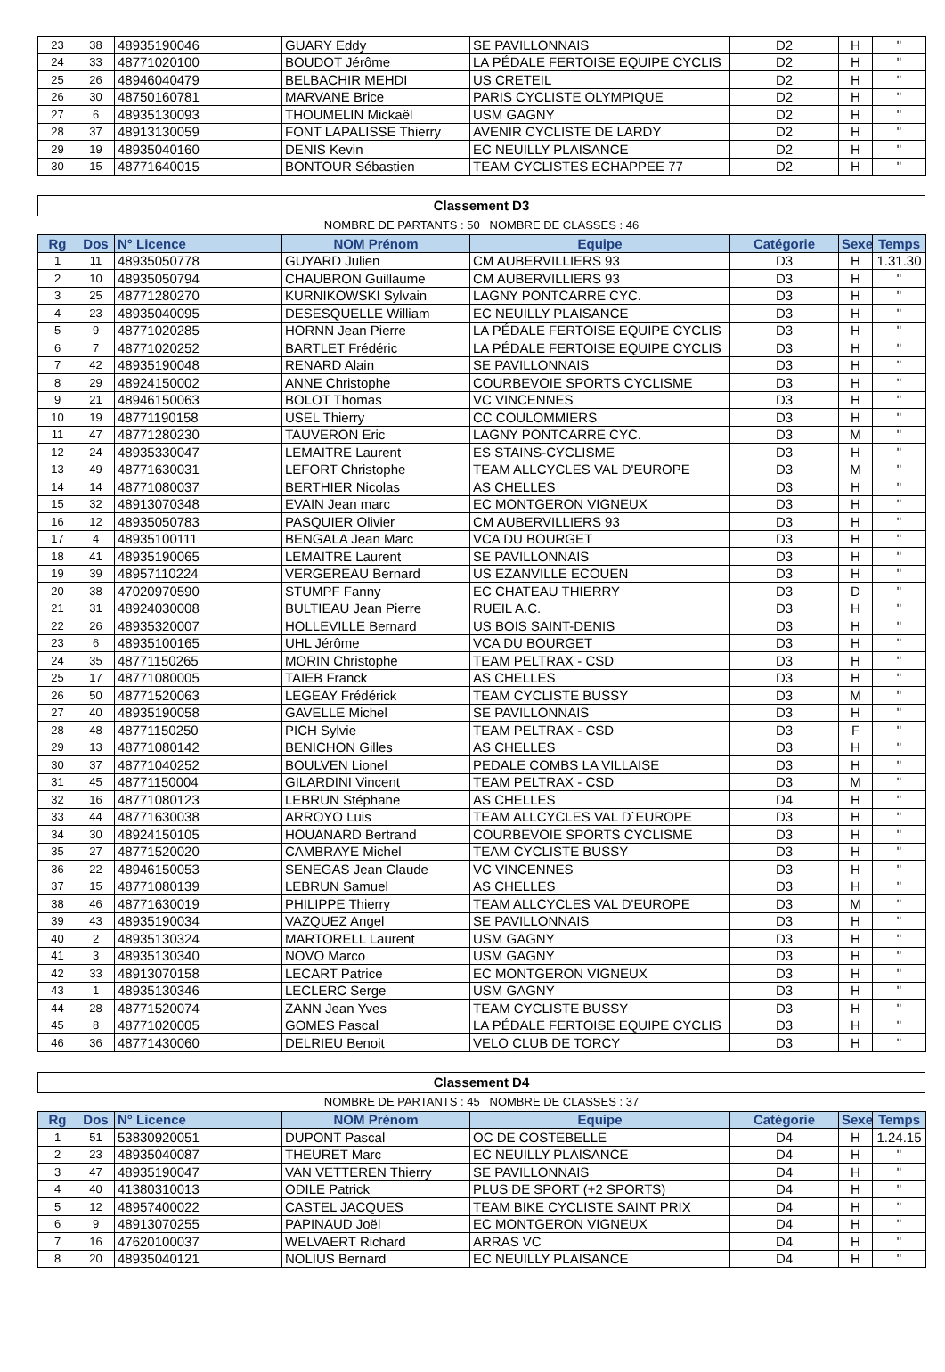| 23 | 38 | 48935190046 | GUARY Eddy | SE PAVILLONNAIS | D2 | H | " |
| 24 | 33 | 48771020100 | BOUDOT Jérôme | LA PÉDALE FERTOISE EQUIPE CYCLIS | D2 | H | " |
| 25 | 26 | 48946040479 | BELBACHIR MEHDI | US CRETEIL | D2 | H | " |
| 26 | 30 | 48750160781 | MARVANE Brice | PARIS CYCLISTE OLYMPIQUE | D2 | H | " |
| 27 | 6 | 48935130093 | THOUMELIN Mickaël | USM GAGNY | D2 | H | " |
| 28 | 37 | 48913130059 | FONT LAPALISSE Thierry | AVENIR CYCLISTE DE LARDY | D2 | H | " |
| 29 | 19 | 48935040160 | DENIS Kevin | EC NEUILLY PLAISANCE | D2 | H | " |
| 30 | 15 | 48771640015 | BONTOUR Sébastien | TEAM CYCLISTES ECHAPPEE 77 | D2 | H | " |
Classement D3
NOMBRE DE PARTANTS : 50 NOMBRE DE CLASSES : 46
| Rg | Dos | N° Licence | NOM Prénom | Equipe | Catégorie | Sexe | Temps |
| --- | --- | --- | --- | --- | --- | --- | --- |
| 1 | 11 | 48935050778 | GUYARD Julien | CM AUBERVILLIERS 93 | D3 | H | 1.31.30 |
| 2 | 10 | 48935050794 | CHAUBRON Guillaume | CM AUBERVILLIERS 93 | D3 | H | " |
| 3 | 25 | 48771280270 | KURNIKOWSKI Sylvain | LAGNY PONTCARRE CYC. | D3 | H | " |
| 4 | 23 | 48935040095 | DESESQUELLE William | EC NEUILLY PLAISANCE | D3 | H | " |
| 5 | 9 | 48771020285 | HORNN Jean Pierre | LA PÉDALE FERTOISE EQUIPE CYCLIS | D3 | H | " |
| 6 | 7 | 48771020252 | BARTLET Frédéric | LA PÉDALE FERTOISE EQUIPE CYCLIS | D3 | H | " |
| 7 | 42 | 48935190048 | RENARD Alain | SE PAVILLONNAIS | D3 | H | " |
| 8 | 29 | 48924150002 | ANNE Christophe | COURBEVOIE SPORTS CYCLISME | D3 | H | " |
| 9 | 21 | 48946150063 | BOLOT Thomas | VC VINCENNES | D3 | H | " |
| 10 | 19 | 48771190158 | USEL Thierry | CC COULOMMIERS | D3 | H | " |
| 11 | 47 | 48771280230 | TAUVERON Eric | LAGNY PONTCARRE CYC. | D3 | M | " |
| 12 | 24 | 48935330047 | LEMAITRE Laurent | ES STAINS-CYCLISME | D3 | H | " |
| 13 | 49 | 48771630031 | LEFORT Christophe | TEAM ALLCYCLES VAL D'EUROPE | D3 | M | " |
| 14 | 14 | 48771080037 | BERTHIER Nicolas | AS CHELLES | D3 | H | " |
| 15 | 32 | 48913070348 | EVAIN Jean marc | EC MONTGERON VIGNEUX | D3 | H | " |
| 16 | 12 | 48935050783 | PASQUIER Olivier | CM AUBERVILLIERS 93 | D3 | H | " |
| 17 | 4 | 48935100111 | BENGALA Jean Marc | VCA DU BOURGET | D3 | H | " |
| 18 | 41 | 48935190065 | LEMAITRE Laurent | SE PAVILLONNAIS | D3 | H | " |
| 19 | 39 | 48957110224 | VERGEREAU Bernard | US EZANVILLE ECOUEN | D3 | H | " |
| 20 | 38 | 47020970590 | STUMPF Fanny | EC CHATEAU THIERRY | D3 | D | " |
| 21 | 31 | 48924030008 | BULTIEAU Jean Pierre | RUEIL A.C. | D3 | H | " |
| 22 | 26 | 48935320007 | HOLLEVILLE Bernard | US BOIS SAINT-DENIS | D3 | H | " |
| 23 | 6 | 48935100165 | UHL Jérôme | VCA DU BOURGET | D3 | H | " |
| 24 | 35 | 48771150265 | MORIN Christophe | TEAM PELTRAX - CSD | D3 | H | " |
| 25 | 17 | 48771080005 | TAIEB Franck | AS CHELLES | D3 | H | " |
| 26 | 50 | 48771520063 | LEGEAY Frédérick | TEAM CYCLISTE BUSSY | D3 | M | " |
| 27 | 40 | 48935190058 | GAVELLE Michel | SE PAVILLONNAIS | D3 | H | " |
| 28 | 48 | 48771150250 | PICH Sylvie | TEAM PELTRAX - CSD | D3 | F | " |
| 29 | 13 | 48771080142 | BENICHON Gilles | AS CHELLES | D3 | H | " |
| 30 | 37 | 48771040252 | BOULVEN Lionel | PEDALE COMBS LA VILLAISE | D3 | H | " |
| 31 | 45 | 48771150004 | GILARDINI Vincent | TEAM PELTRAX - CSD | D3 | M | " |
| 32 | 16 | 48771080123 | LEBRUN Stéphane | AS CHELLES | D4 | H | " |
| 33 | 44 | 48771630038 | ARROYO Luis | TEAM ALLCYCLES VAL D`EUROPE | D3 | H | " |
| 34 | 30 | 48924150105 | HOUANARD Bertrand | COURBEVOIE SPORTS CYCLISME | D3 | H | " |
| 35 | 27 | 48771520020 | CAMBRAYE Michel | TEAM CYCLISTE BUSSY | D3 | H | " |
| 36 | 22 | 48946150053 | SENEGAS Jean Claude | VC VINCENNES | D3 | H | " |
| 37 | 15 | 48771080139 | LEBRUN Samuel | AS CHELLES | D3 | H | " |
| 38 | 46 | 48771630019 | PHILIPPE Thierry | TEAM ALLCYCLES VAL D'EUROPE | D3 | M | " |
| 39 | 43 | 48935190034 | VAZQUEZ Angel | SE PAVILLONNAIS | D3 | H | " |
| 40 | 2 | 48935130324 | MARTORELL Laurent | USM GAGNY | D3 | H | " |
| 41 | 3 | 48935130340 | NOVO Marco | USM GAGNY | D3 | H | " |
| 42 | 33 | 48913070158 | LECART Patrice | EC MONTGERON VIGNEUX | D3 | H | " |
| 43 | 1 | 48935130346 | LECLERC Serge | USM GAGNY | D3 | H | " |
| 44 | 28 | 48771520074 | ZANN Jean Yves | TEAM CYCLISTE BUSSY | D3 | H | " |
| 45 | 8 | 48771020005 | GOMES Pascal | LA PÉDALE FERTOISE EQUIPE CYCLIS | D3 | H | " |
| 46 | 36 | 48771430060 | DELRIEU Benoit | VELO CLUB DE TORCY | D3 | H | " |
Classement D4
NOMBRE DE PARTANTS : 45 NOMBRE DE CLASSES : 37
| Rg | Dos | N° Licence | NOM Prénom | Equipe | Catégorie | Sexe | Temps |
| --- | --- | --- | --- | --- | --- | --- | --- |
| 1 | 51 | 53830920051 | DUPONT Pascal | OC DE COSTEBELLE | D4 | H | 1.24.15 |
| 2 | 23 | 48935040087 | THEURET Marc | EC NEUILLY PLAISANCE | D4 | H | " |
| 3 | 47 | 48935190047 | VAN VETTEREN Thierry | SE PAVILLONNAIS | D4 | H | " |
| 4 | 40 | 41380310013 | ODILE Patrick | PLUS DE SPORT (+2 SPORTS) | D4 | H | " |
| 5 | 12 | 48957400022 | CASTEL JACQUES | TEAM BIKE CYCLISTE SAINT PRIX | D4 | H | " |
| 6 | 9 | 48913070255 | PAPINAUD Joël | EC MONTGERON VIGNEUX | D4 | H | " |
| 7 | 16 | 47620100037 | WELVAERT Richard | ARRAS VC | D4 | H | " |
| 8 | 20 | 48935040121 | NOLIUS Bernard | EC NEUILLY PLAISANCE | D4 | H | " |